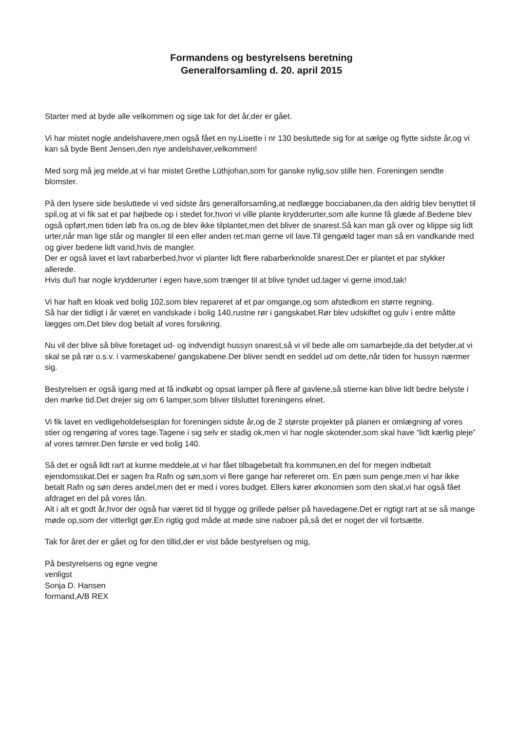Formandens og bestyrelsens beretning
Generalforsamling d. 20. april 2015
Starter med at byde alle velkommen og sige tak for det år,der er gået.
Vi har mistet nogle andelshavere,men også fået en ny.Lisette i nr 130 besluttede sig for at sælge og flytte sidste år,og vi kan så byde Bent Jensen,den nye andelshaver,velkommen!
Med sorg må jeg melde,at vi har mistet Grethe Lüthjohan,som for ganske nylig,sov stille hen. Foreningen sendte blomster.
På den lysere side besluttede vi ved sidste års generalforsamling,at nedlægge bocciabanen,da den aldrig blev benyttet til spil,og at vi fik sat et par højbede op i stedet for,hvori vi ville plante krydderurter,som alle kunne få glæde af.Bedene blev også opført,men tiden løb fra os,og de blev ikke tilplantet,men det bliver de snarest.Så kan man gå over og klippe sig lidt urter,når man lige står og mangler til een eller anden ret.man gerne vil lave.Til gengæld tager man så en vandkande med og giver bedene lidt vand,hvis de mangler.
Der er også lavet et lavt rabarberbed,hvor vi planter lidt flere rabarberknolde snarest.Der er plantet et par stykker allerede.
Hvis du/I har nogle krydderurter i egen have,som trænger til at blive tyndet ud,tager vi gerne imod,tak!
Vi har haft en kloak ved bolig 102,som blev repareret af et par omgange,og som afstedkom en større regning.
Så har der tidligt i år været en vandskade i bolig 140,rustne rør i gangskabet.Rør blev udskiftet og gulv i entre måtte lægges om.Det blev dog betalt af vores forsikring.
Nu vil der blive så blive foretaget ud- og indvendigt hussyn snarest,så vi vil bede alle om samarbejde,da det betyder,at vi skal se på rør o.s.v. i varmeskabene/ gangskabene.Der bliver sendt en seddel ud om dette,når tiden for hussyn nærmer sig.
Bestyrelsen er også igang med at få indkøbt og opsat lamper på flere af gavlene,så stierne kan blive lidt bedre belyste i den mørke tid.Det drejer sig om 6 lamper,som bliver tilsluttet foreningens elnet.
Vi fik lavet en vedligeholdelsesplan for foreningen sidste år,og de 2 største projekter på planen er omlægning af vores stier og rengøring af vores tage.Tagene i sig selv er stadig ok,men vi har nogle skotender,som skal have “lidt kærlig pleje” af vores tømrer.Den første er ved bolig 140.
Så det er også lidt rart at kunne meddele,at vi har fået tilbagebetalt fra kommunen,en del for megen indbetalt ejendomsskat.Det er sagen fra Rafn og søn,som vi flere gange har refereret om. En pæn sum penge,men vi har ikke betalt Rafn og søn deres andel,men det er med i vores budget. Ellers kører økonomien som den skal,vi har også fået afdraget en del på vores lån.
Alt i alt et godt år,hvor der også har været tid til hygge og grillede pølser på havedagene.Det er rigtigt rart at se så mange møde op,som der vitterligt gør.En rigtig god måde at møde sine naboer på,så det er noget der vil fortsætte.
Tak for året der er gået og for den tillid,der er vist både bestyrelsen og mig,
På bestyrelsens og egne vegne
venligst
Sonja D. Hansen
formand,A/B REX